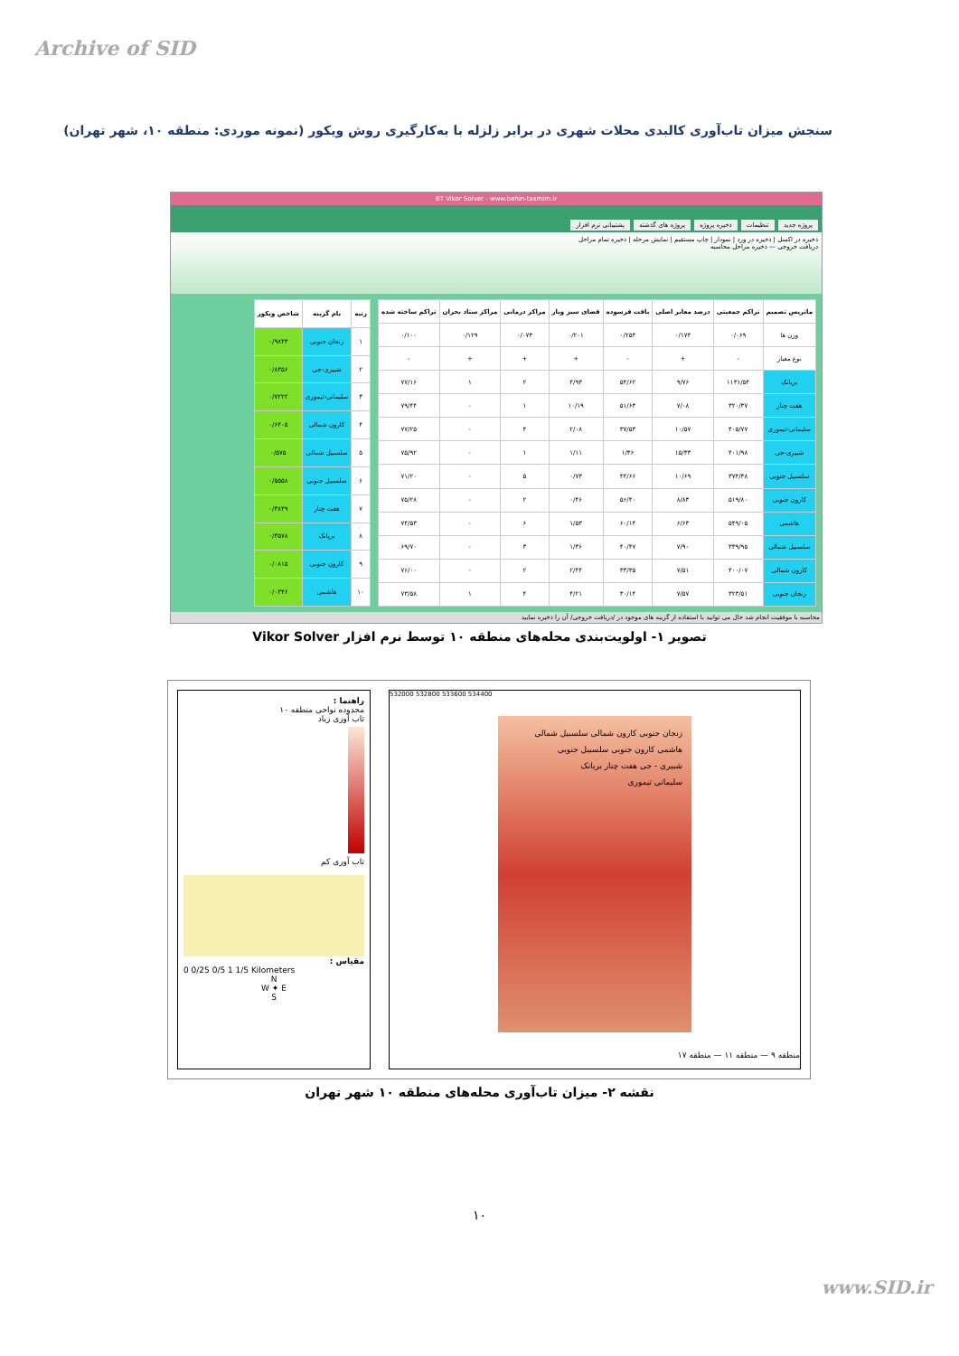Archive of SID
سنجش میزان تاب‌آوری کالبدی محلات شهری در برابر زلزله با به‌کارگیری روش ویکور (نمونه موردی: منطقه ۱۰، شهر تهران)
BT Vikor Solver - www.behin-tasmim.ir
پروژه جدید تنظیمات ذخیره پروژه پروژه های گذشته پشتیبانی نرم افزار
ذخیره در اکسل | ذخیره در ورد | نمودار | چاپ مستقیم | نمایش مرحله | ذخیره تمام مراحل
دریافت خروجی — ذخیره مراحل محاسبه
| ماتریس تصمیم | تراکم جمعیتی | درصد معابر اصلی | بافت فرسوده | فضای سبز وباز | مراکز درمانی | مراکز ستاد بحران | تراکم ساخته شده |
| --- | --- | --- | --- | --- | --- | --- | --- |
| وزن ها | ۰/۰۶۹ | ۰/۱۷۴ | ۰/۲۵۴ | ۰/۲۰۱ | ۰/۰۷۳ | ۰/۱۲۹ | ۰/۱۰۰ |
| نوع معیار | - | + | - | + | + | + | - |
| بریانک | ۱۱۳۱/۵۴ | ۹/۷۶ | ۵۴/۶۲ | ۴/۹۳ | ۲ | ۱ | ۷۷/۱۶ |
| هفت چنار | ۳۲۰/۳۷ | ۷/۰۸ | ۵۱/۶۳ | ۱۰/۱۹ | ۱ | ۰ | ۷۹/۴۴ |
| سلیمانی-تیموری | ۴۰۵/۷۷ | ۱۰/۵۷ | ۳۷/۵۳ | ۲/۰۸ | ۴ | ۰ | ۷۷/۲۵ |
| شبیری-جی | ۴۰۱/۹۸ | ۱۵/۳۳ | ۱/۳۶ | ۱/۱۱ | ۱ | ۰ | ۷۵/۹۲ |
| سلسبیل جنوبی | ۳۷۴/۳۸ | ۱۰/۶۹ | ۴۴/۶۶ | ۰/۷۳ | ۵ | ۰ | ۷۱/۲۰ |
| کارون جنوبی | ۵۱۹/۸۰ | ۸/۸۳ | ۵۶/۴۰ | ۰/۴۶ | ۲ | ۰ | ۷۵/۲۸ |
| هاشمی | ۵۴۹/۰۵ | ۶/۶۳ | ۶۰/۱۴ | ۱/۵۳ | ۶ | ۰ | ۷۴/۵۳ |
| سلسبیل شمالی | ۳۳۹/۹۵ | ۷/۹۰ | ۴۰/۴۷ | ۱/۳۶ | ۳ | ۰ | ۶۹/۷۰ |
| کارون شمالی | ۴۰۰/۰۷ | ۷/۵۱ | ۳۳/۳۵ | ۲/۴۴ | ۲ | ۰ | ۷۶/۰۰ |
| زنجان جنوبی | ۳۲۳/۵۱ | ۷/۵۷ | ۳۰/۱۴ | ۴/۲۱ | ۴ | ۱ | ۷۳/۵۸ |
| رتبه | نام گزینه | شاخص ویکور |
| --- | --- | --- |
| ۱ | زنجان جنوبی | ۰/۹۸۴۳ |
| ۲ | شبیری-جی | ۰/۸۳۵۶ |
| ۳ | سلیمانی-تیموری | ۰/۷۲۲۲ |
| ۴ | کارون شمالی | ۰/۶۴۰۵ |
| ۵ | سلسبیل شمالی | ۰/۵۷۵ |
| ۶ | سلسبیل جنوبی | ۰/۵۵۵۸ |
| ۷ | هفت چنار | ۰/۳۸۴۹ |
| ۸ | بریانک | ۰/۳۵۷۸ |
| ۹ | کارون جنوبی | ۰/۰۸۱۵ |
| ۱۰ | هاشمی | ۰/۰۳۴۶ |
محاسبه با موفقیت انجام شد حال می توانید با استفاده از گزینه های موجود در /دریافت خروجی/ آن را ذخیره نمایید
تصویر ۱- اولویت‌بندی محله‌های منطقه ۱۰ توسط نرم افزار Vikor Solver
راهنما :
محدوده نواحی منطقه ۱۰
تاب آوری زیاد
تاب آوری کم
مقیاس :
0 0/25 0/5 1 1/5 Kilometers
N
W ✦ E
S
532000 532800 533600 534400
زنجان جنوبی کارون شمالی سلسبیل شمالی
هاشمی کارون جنوبی سلسبیل جنوبی
شبیری - جی هفت چنار بریانک
سلیمانی تیموری
منطقه ۹ — منطقه ۱۱ — منطقه ۱۷
نقشه ۲- میزان تاب‌آوری محله‌های منطقه ۱۰ شهر تهران
۱۰
www.SID.ir